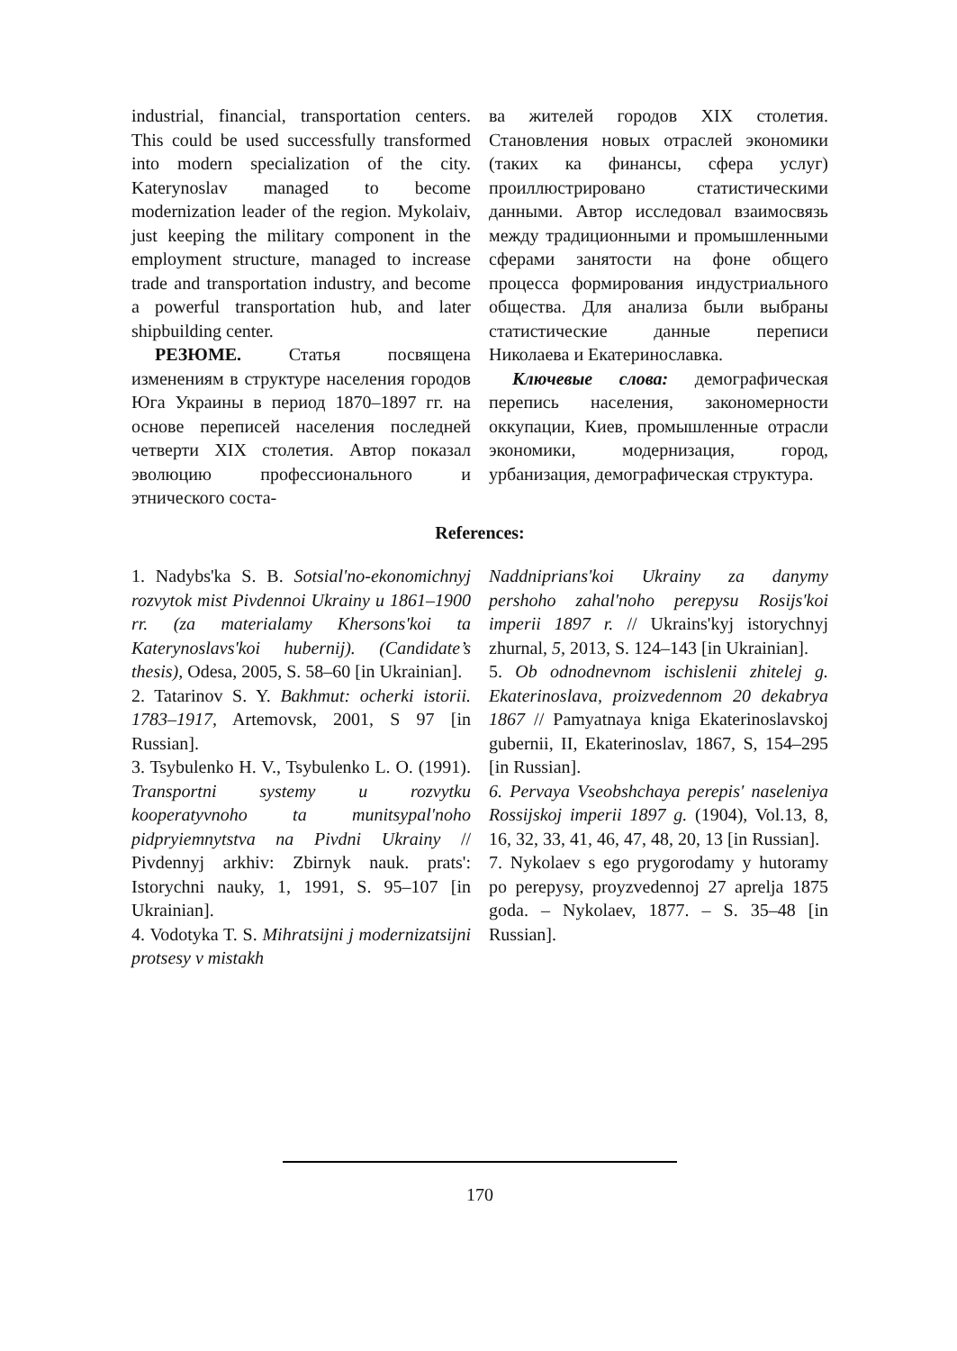industrial, financial, transportation centers. This could be used successfully transformed into modern specialization of the city. Katerynoslav managed to become modernization leader of the region. Mykolaiv, just keeping the military component in the employment structure, managed to increase trade and transportation industry, and become a powerful transportation hub, and later shipbuilding center.
РЕЗЮМЕ. Статья посвящена изменениям в структуре населения городов Юга Украины в период 1870–1897 гг. на основе переписей населения последней четверти XIX столетия. Автор показал эволюцию профессионального и этнического соста-
ва жителей городов XIX столетия. Становления новых отраслей экономики (таких ка финансы, сфера услуг) проиллюстрировано статистическими данными. Автор исследовал взаимосвязь между традиционными и промышленными сферами занятости на фоне общего процесса формирования индустриального общества. Для анализа были выбраны статистические данные переписи Николаева и Екатеринославка.
Ключевые слова: демографическая перепись населения, закономерности оккупации, Киев, промышленные отрасли экономики, модернизация, город, урбанизация, демографическая структура.
References:
1. Nadybs'ka S. B. Sotsial'no-ekonomichnyj rozvytok mist Pivdennoi Ukrainy u 1861–1900 rr. (za materialamy Khersons'koi ta Katerynoslavs'koi hubernij). (Candidate’s thesis), Odesa, 2005, S. 58–60 [in Ukrainian].
2. Tatarinov S. Y. Bakhmut: ocherki istorii. 1783–1917, Artemovsk, 2001, S 97 [in Russian].
3. Tsybulenko H. V., Tsybulenko L. O. (1991). Transportni systemy u rozvytku kooperatyvnoho ta munitsypal'noho pidpryiemnytstva na Pivdni Ukrainy // Pivdennyj arkhiv: Zbirnyk nauk. prats': Istorychni nauky, 1, 1991, S. 95–107 [in Ukrainian].
4. Vodotyka T. S. Mihratsijni j modernizatsijni protsesy v mistakh
Naddniprians'koi Ukrainy za danymy pershoho zahal'noho perepysu Rosijs'koi imperii 1897 r. // Ukrains'kyj istorychnyj zhurnal, 5, 2013, S. 124–143 [in Ukrainian].
5. Ob odnodnevnom ischislenii zhitelej g. Ekaterinoslava, proizvedennom 20 dekabrya 1867 // Pamyatnaya kniga Ekaterinoslavskoj gubernii, II, Ekaterinoslav, 1867, S, 154–295 [in Russian].
6. Pervaya Vseobshchaya perepis' naseleniya Rossijskoj imperii 1897 g. (1904), Vol.13, 8, 16, 32, 33, 41, 46, 47, 48, 20, 13 [in Russian].
7. Nykolaev s ego prygorodamy y hutoramy po perepysy, proyzvedennoj 27 aprelja 1875 goda. – Nykolaev, 1877. – S. 35–48 [in Russian].
170